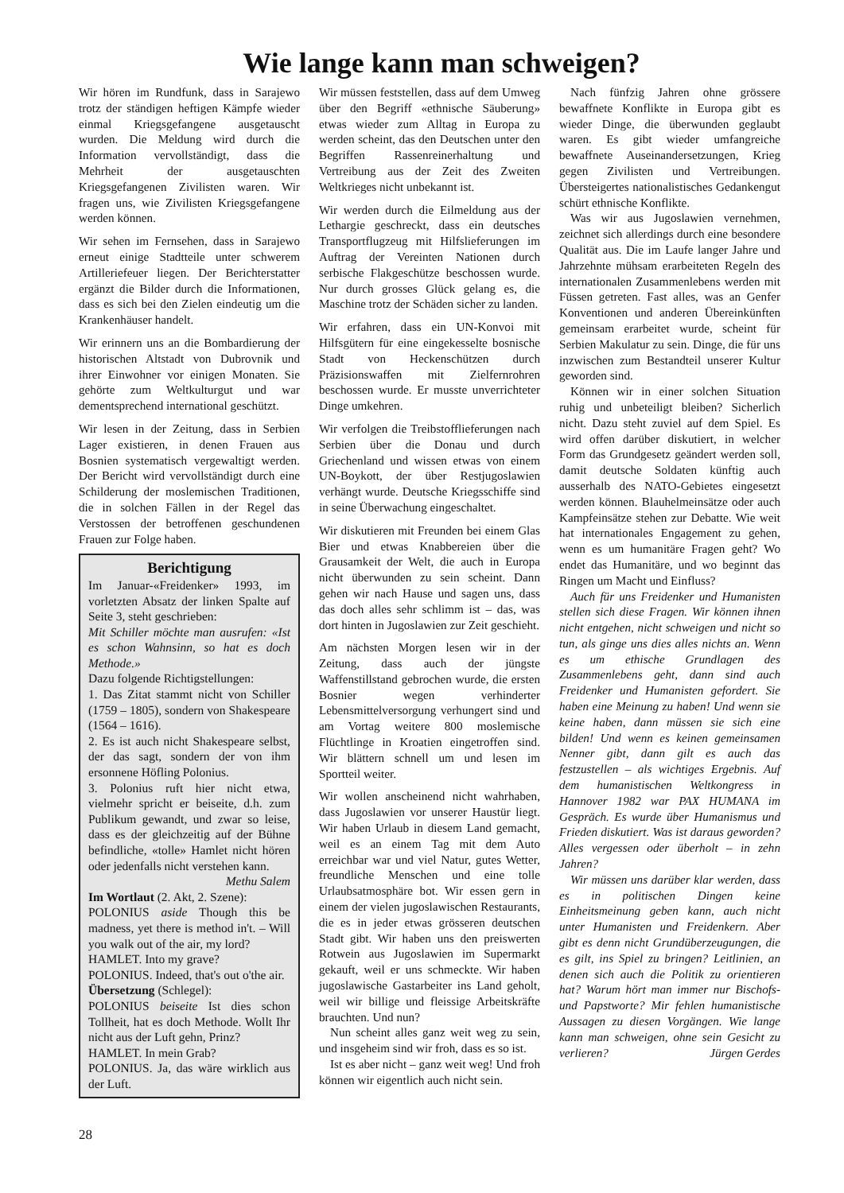Wie lange kann man schweigen?
Wir hören im Rundfunk, dass in Sarajewo trotz der ständigen heftigen Kämpfe wieder einmal Kriegsgefangene ausgetauscht wurden. Die Meldung wird durch die Information vervollständigt, dass die Mehrheit der ausgetauschten Kriegsgefangenen Zivilisten waren. Wir fragen uns, wie Zivilisten Kriegsgefangene werden können.
Wir sehen im Fernsehen, dass in Sarajewo erneut einige Stadtteile unter schwerem Artilleriefeuer liegen. Der Berichterstatter ergänzt die Bilder durch die Informationen, dass es sich bei den Zielen eindeutig um die Krankenhäuser handelt.
Wir erinnern uns an die Bombardierung der historischen Altstadt von Dubrovnik und ihrer Einwohner vor einigen Monaten. Sie gehörte zum Weltkulturgut und war dementsprechend international geschützt.
Wir lesen in der Zeitung, dass in Serbien Lager existieren, in denen Frauen aus Bosnien systematisch vergewaltigt werden. Der Bericht wird vervollständigt durch eine Schilderung der moslemischen Traditionen, die in solchen Fällen in der Regel das Verstossen der betroffenen geschundenen Frauen zur Folge haben.
Berichtigung
Im Januar-«Freidenker» 1993, im vorletzten Absatz der linken Spalte auf Seite 3, steht geschrieben:
Mit Schiller möchte man ausrufen: «Ist es schon Wahnsinn, so hat es doch Methode.»
Dazu folgende Richtigstellungen:
1. Das Zitat stammt nicht von Schiller (1759 – 1805), sondern von Shakespeare (1564 – 1616).
2. Es ist auch nicht Shakespeare selbst, der das sagt, sondern der von ihm ersonnene Höfling Polonius.
3. Polonius ruft hier nicht etwa, vielmehr spricht er beiseite, d.h. zum Publikum gewandt, und zwar so leise, dass es der gleichzeitig auf der Bühne befindliche, «tolle» Hamlet nicht hören oder jedenfalls nicht verstehen kann. Methu Salem
Im Wortlaut (2. Akt, 2. Szene):
POLONIUS aside Though this be madness, yet there is method in't. – Will you walk out of the air, my lord?
HAMLET. Into my grave?
POLONIUS. Indeed, that's out o'the air.
Übersetzung (Schlegel):
POLONIUS beiseite Ist dies schon Tollheit, hat es doch Methode. Wollt Ihr nicht aus der Luft gehn, Prinz?
HAMLET. In mein Grab?
POLONIUS. Ja, das wäre wirklich aus der Luft.
Wir müssen feststellen, dass auf dem Umweg über den Begriff «ethnische Säuberung» etwas wieder zum Alltag in Europa zu werden scheint, das den Deutschen unter den Begriffen Rassenreinerhaltung und Vertreibung aus der Zeit des Zweiten Weltkrieges nicht unbekannt ist.
Wir werden durch die Eilmeldung aus der Lethargie geschreckt, dass ein deutsches Transportflugzeug mit Hilfslieferungen im Auftrag der Vereinten Nationen durch serbische Flakgeschütze beschossen wurde. Nur durch grosses Glück gelang es, die Maschine trotz der Schäden sicher zu landen.
Wir erfahren, dass ein UN-Konvoi mit Hilfsgütern für eine eingekesselte bosnische Stadt von Heckenschützen durch Präzisionswaffen mit Zielfernrohren beschossen wurde. Er musste unverrichteter Dinge umkehren.
Wir verfolgen die Treibstofflieferungen nach Serbien über die Donau und durch Griechenland und wissen etwas von einem UN-Boykott, der über Restjugoslawien verhängt wurde. Deutsche Kriegsschiffe sind in seine Überwachung eingeschaltet.
Wir diskutieren mit Freunden bei einem Glas Bier und etwas Knabbereien über die Grausamkeit der Welt, die auch in Europa nicht überwunden zu sein scheint. Dann gehen wir nach Hause und sagen uns, dass das doch alles sehr schlimm ist – das, was dort hinten in Jugoslawien zur Zeit geschieht.
Am nächsten Morgen lesen wir in der Zeitung, dass auch der jüngste Waffenstillstand gebrochen wurde, die ersten Bosnier wegen verhinderter Lebensmittelversorgung verhungert sind und am Vortag weitere 800 moslemische Flüchtlinge in Kroatien eingetroffen sind. Wir blättern schnell um und lesen im Sportteil weiter.
Wir wollen anscheinend nicht wahrhaben, dass Jugoslawien vor unserer Haustür liegt. Wir haben Urlaub in diesem Land gemacht, weil es an einem Tag mit dem Auto erreichbar war und viel Natur, gutes Wetter, freundliche Menschen und eine tolle Urlaubsatmosphäre bot. Wir essen gern in einem der vielen jugoslawischen Restaurants, die es in jeder etwas grösseren deutschen Stadt gibt. Wir haben uns den preiswerten Rotwein aus Jugoslawien im Supermarkt gekauft, weil er uns schmeckte. Wir haben jugoslawische Gastarbeiter ins Land geholt, weil wir billige und fleissige Arbeitskräfte brauchten. Und nun?
Nun scheint alles ganz weit weg zu sein, und insgeheim sind wir froh, dass es so ist.
Ist es aber nicht – ganz weit weg! Und froh können wir eigentlich auch nicht sein.
Nach fünfzig Jahren ohne grössere bewaffnete Konflikte in Europa gibt es wieder Dinge, die überwunden geglaubt waren. Es gibt wieder umfangreiche bewaffnete Auseinandersetzungen, Krieg gegen Zivilisten und Vertreibungen. Übersteigertes nationalistisches Gedankengut schürt ethnische Konflikte.
Was wir aus Jugoslawien vernehmen, zeichnet sich allerdings durch eine besondere Qualität aus. Die im Laufe langer Jahre und Jahrzehnte mühsam erarbeiteten Regeln des internationalen Zusammenlebens werden mit Füssen getreten. Fast alles, was an Genfer Konventionen und anderen Übereinkünften gemeinsam erarbeitet wurde, scheint für Serbien Makulatur zu sein. Dinge, die für uns inzwischen zum Bestandteil unserer Kultur geworden sind.
Können wir in einer solchen Situation ruhig und unbeteiligt bleiben? Sicherlich nicht. Dazu steht zuviel auf dem Spiel. Es wird offen darüber diskutiert, in welcher Form das Grundgesetz geändert werden soll, damit deutsche Soldaten künftig auch ausserhalb des NATO-Gebietes eingesetzt werden können. Blauhelmeinsätze oder auch Kampfeinsätze stehen zur Debatte. Wie weit hat internationales Engagement zu gehen, wenn es um humanitäre Fragen geht? Wo endet das Humanitäre, und wo beginnt das Ringen um Macht und Einfluss?
Auch für uns Freidenker und Humanisten stellen sich diese Fragen. Wir können ihnen nicht entgehen, nicht schweigen und nicht so tun, als ginge uns dies alles nichts an. Wenn es um ethische Grundlagen des Zusammenlebens geht, dann sind auch Freidenker und Humanisten gefordert. Sie haben eine Meinung zu haben! Und wenn sie keine haben, dann müssen sie sich eine bilden! Und wenn es keinen gemeinsamen Nenner gibt, dann gilt es auch das festzustellen – als wichtiges Ergebnis. Auf dem humanistischen Weltkongress in Hannover 1982 war PAX HUMANA im Gespräch. Es wurde über Humanismus und Frieden diskutiert. Was ist daraus geworden? Alles vergessen oder überholt – in zehn Jahren?
Wir müssen uns darüber klar werden, dass es in politischen Dingen keine Einheitsmeinung geben kann, auch nicht unter Humanisten und Freidenkern. Aber gibt es denn nicht Grundüberzeugungen, die es gilt, ins Spiel zu bringen? Leitlinien, an denen sich auch die Politik zu orientieren hat? Warum hört man immer nur Bischofs- und Papstworte? Mir fehlen humanistische Aussagen zu diesen Vorgängen. Wie lange kann man schweigen, ohne sein Gesicht zu verlieren? Jürgen Gerdes
28